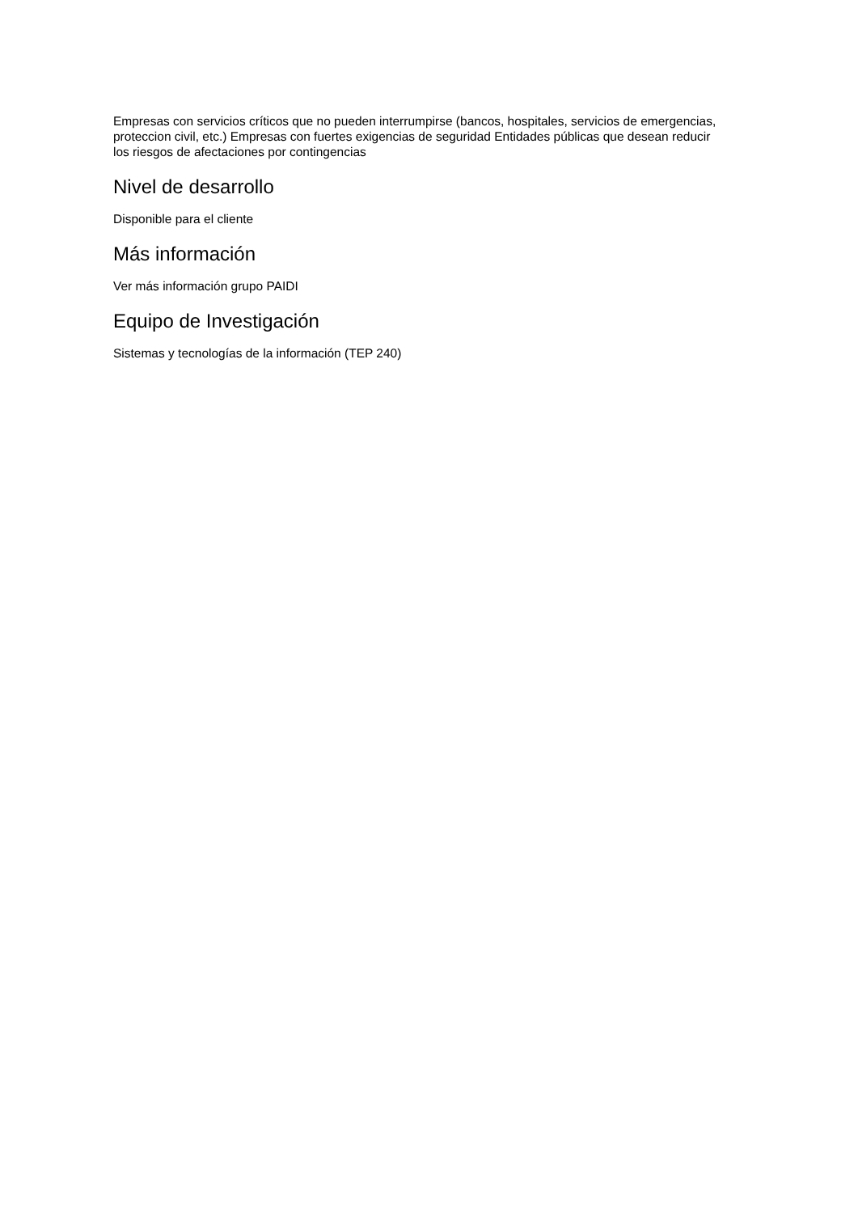Empresas con servicios críticos que no pueden interrumpirse (bancos, hospitales, servicios de emergencias, proteccion civil, etc.) Empresas con fuertes exigencias de seguridad Entidades públicas que desean reducir los riesgos de afectaciones por contingencias
Nivel de desarrollo
Disponible para el cliente
Más información
Ver más información grupo PAIDI
Equipo de Investigación
Sistemas y tecnologías de la información (TEP 240)